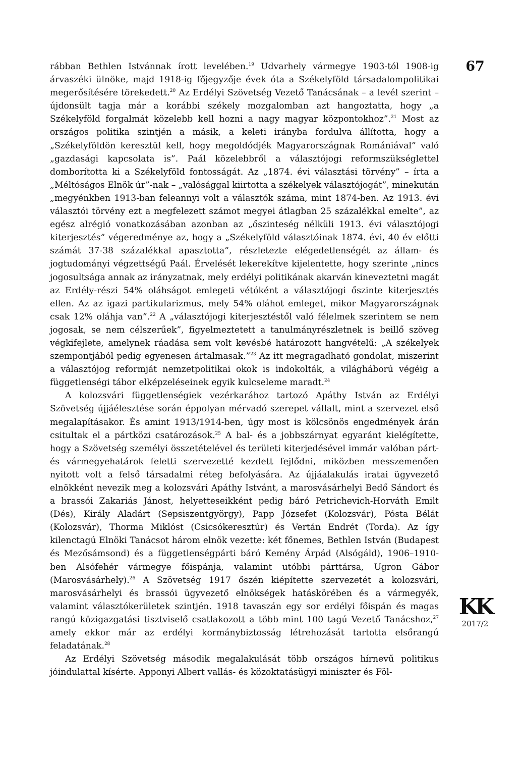rábban Bethlen Istvánnak írott levelében.<sup>19</sup> Udvarhely vármegye 1903-tól 1908-ig árvaszéki ülnöke, majd 1918-ig főjegyzője évek óta a Székelyföld társadalompolitikai megerősítésére törekedett.<sup>20</sup> Az Erdélyi Szövetség Vezető Tanácsának – a levél szerint – újdonsült tagja már a korábbi székely mozgalomban azt hangoztatta, hogy „a Székelyföld forgalmát közelebb kell hozni a nagy magyar központokhoz”.<sup>21</sup> Most az országos politika szintjén a másik, a keleti irányba fordulva állította, hogy a „Székelyföldön keresztül kell, hogy megoldódjék Magyarországnak Romániával” való „gazdasági kapcsolata is”. Paál közelebbről a választójogi reformszükséglettel domborította ki a Székelyföld fontosságát. Az „1874. évi választási törvény” – írta a „Méltóságos Elnök úr”-nak – „valósággal kiirtotta a székelyek választójogát”, minekután „megyénkben 1913-ban feleannyi volt a választók száma, mint 1874-ben. Az 1913. évi választói törvény ezt a megfelezett számot megyei átlagban 25 százalékkal emelte”, az egész alrégió vonatkozásában azonban az „őszinteség nélküli 1913. évi választójogi kiterjesztés” végeredménye az, hogy a „Székelyföld választóinak 1874. évi, 40 év előtti számát 37-38 százalékkal apasztotta”, részletezte elégedetlenségét az állam- és jogtudományi végzettségű Paál. Érvelését lekerekítve kijelentette, hogy szerinte „nincs jogosultsága annak az irányzatnak, mely erdélyi politikának akarván kineveztetni magát az Erdély-részi 54% oláhságot emlegeti vétóként a választójogi őszinte kiterjesztés ellen. Az az igazi partikularizmus, mely 54% oláhot emleget, mikor Magyarországnak csak 12% oláhja van”.<sup>22</sup> A „választójogi kiterjesztéstől való félelmek szerintem se nem jogosak, se nem célszerűek”, figyelmeztetett a tanulmányrészletnek is beillő szöveg végkifejlete, amelynek ráadása sem volt kevésbé határozott hangvételű: „A székelyek szempontjából pedig egyenesen ártalmasak.”<sup>23</sup> Az itt megragadható gondolat, miszerint a választójog reformját nemzetpolitikai okok is indokolták, a világháború végéig a függetlenségi tábor elképzeléseinek egyik kulcseleme maradt.<sup>24</sup>
A kolozsvári függetlenségiek vezérkarához tartozó Apáthy István az Erdélyi Szövetség újjáélesztése során éppolyan mérvadó szerepet vállalt, mint a szervezet első megalapításakor. És amint 1913/1914-ben, úgy most is kölcsönös engedmények árán csitultak el a pártközi csatározások.<sup>25</sup> A bal- és a jobbszárnyat egyaránt kielégítette, hogy a Szövetség személyi összetételével és területi kiterjedésével immár valóban párt- és vármegyehatárok feletti szervezetté kezdett fejlődni, miközben messzemenően nyitott volt a felső társadalmi réteg befolyására. Az újjáalakulás iratai ügyvezető elnökként nevezik meg a kolozsvári Apáthy Istvánt, a marosvásárhelyi Bedő Sándort és a brassói Zakariás Jánost, helyetteseikként pedig báró Petrichevich-Horváth Emilt (Dés), Király Aladárt (Sepsiszentgyörgy), Papp Józsefet (Kolozsvár), Pósta Bélát (Kolozsvár), Thorma Miklóst (Csicsókeresztúr) és Vertán Endrét (Torda). Az így kilenctagú Elnöki Tanácsot három elnök vezette: két főnemes, Bethlen István (Budapest és Mezősámsond) és a függetlenségpárti báró Kemény Árpád (Alsógáld), 1906–1910-ben Alsófehér vármegye főispánja, valamint utóbbi párttársa, Ugron Gábor (Marosvásárhely).<sup>26</sup> A Szövetség 1917 őszén kiépítette szervezetét a kolozsvári, marosvásárhelyi és brassói ügyvezető elnökségek hatáskörében és a vármegyék, valamint választókerületek szintjén. 1918 tavaszán egy sor erdélyi főispán és magas rangú közigazgatási tisztviselő csatlakozott a több mint 100 tagú Vezető Tanácshoz,<sup>27</sup> amely ekkor már az erdélyi kormánybiztosság létrehozását tartotta elsőrangú feladatának.<sup>28</sup>
Az Erdélyi Szövetség második megalakulását több országos hírnevű politikus jóindulattal kísérte. Apponyi Albert vallás- és közoktatásügyi miniszter és Föl-
67
KK
2017/2